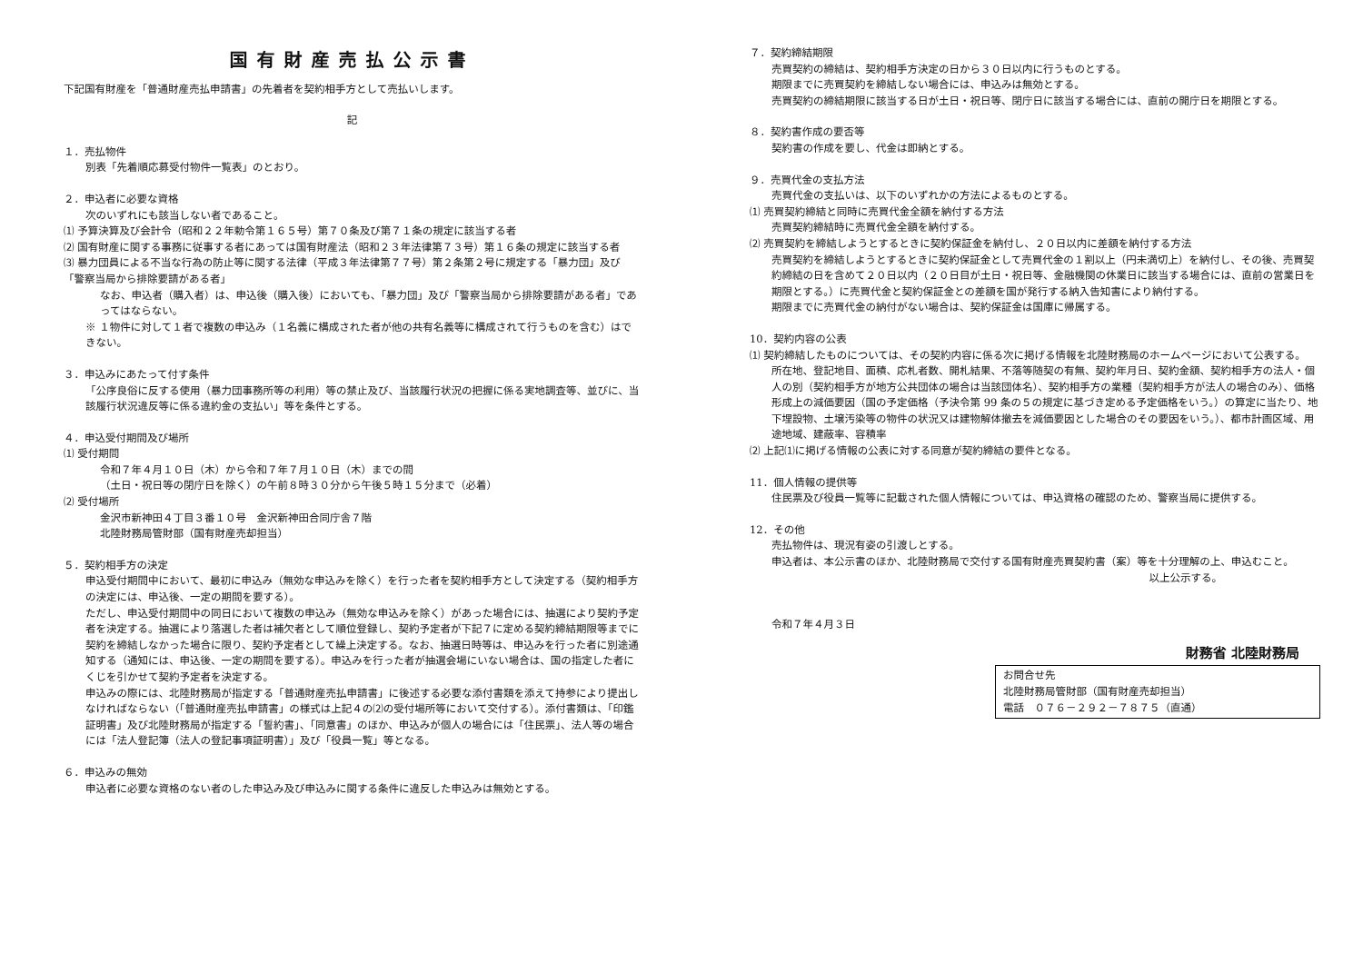国有財産売払公示書
下記国有財産を「普通財産売払申請書」の先着者を契約相手方として売払いします。
記
１．売払物件
別表「先着順応募受付物件一覧表」のとおり。
２．申込者に必要な資格
次のいずれにも該当しない者であること。
⑴ 予算決算及び会計令（昭和２２年勅令第１６５号）第７０条及び第７１条の規定に該当する者
⑵ 国有財産に関する事務に従事する者にあっては国有財産法（昭和２３年法律第７３号）第１６条の規定に該当する者
⑶ 暴力団員による不当な行為の防止等に関する法律（平成３年法律第７７号）第２条第２号に規定する「暴力団」及び「警察当局から排除要請がある者」
なお、申込者（購入者）は、申込後（購入後）においても、「暴力団」及び「警察当局から排除要請がある者」であってはならない。
※ １物件に対して１者で複数の申込み（１名義に構成された者が他の共有名義等に構成されて行うものを含む）はできない。
３．申込みにあたって付す条件
「公序良俗に反する使用（暴力団事務所等の利用）等の禁止及び、当該履行状況の把握に係る実地調査等、並びに、当該履行状況違反等に係る違約金の支払い」等を条件とする。
４．申込受付期間及び場所
⑴ 受付期間
令和７年４月１０日（木）から令和７年７月１０日（木）までの間
（土日・祝日等の閉庁日を除く）の午前８時３０分から午後５時１５分まで（必着）
⑵ 受付場所
金沢市新神田４丁目３番１０号　金沢新神田合同庁舎７階
北陸財務局管財部（国有財産売却担当）
５．契約相手方の決定
申込受付期間中において、最初に申込み（無効な申込みを除く）を行った者を契約相手方として決定する（契約相手方の決定には、申込後、一定の期間を要する）。
ただし、申込受付期間中の同日において複数の申込み（無効な申込みを除く）があった場合には、抽選により契約予定者を決定する。抽選により落選した者は補欠者として順位登録し、契約予定者が下記７に定める契約締結期限等までに契約を締結しなかった場合に限り、契約予定者として繰上決定する。なお、抽選日時等は、申込みを行った者に別途通知する（通知には、申込後、一定の期間を要する）。申込みを行った者が抽選会場にいない場合は、国の指定した者にくじを引かせて契約予定者を決定する。
申込みの際には、北陸財務局が指定する「普通財産売払申請書」に後述する必要な添付書類を添えて持参により提出しなければならない（「普通財産売払申請書」の様式は上記４の⑵の受付場所等において交付する）。添付書類は、「印鑑証明書」及び北陸財務局が指定する「誓約書」、「同意書」のほか、申込みが個人の場合には「住民票」、法人等の場合には「法人登記簿（法人の登記事項証明書）」及び「役員一覧」等となる。
６．申込みの無効
申込者に必要な資格のない者のした申込み及び申込みに関する条件に違反した申込みは無効とする。
７．契約締結期限
売買契約の締結は、契約相手方決定の日から３０日以内に行うものとする。
期限までに売買契約を締結しない場合には、申込みは無効とする。
売買契約の締結期限に該当する日が土日・祝日等、閉庁日に該当する場合には、直前の開庁日を期限とする。
８．契約書作成の要否等
契約書の作成を要し、代金は即納とする。
９．売買代金の支払方法
売買代金の支払いは、以下のいずれかの方法によるものとする。
⑴ 売買契約締結と同時に売買代金全額を納付する方法
売買契約締結時に売買代金全額を納付する。
⑵ 売買契約を締結しようとするときに契約保証金を納付し、２０日以内に差額を納付する方法
売買契約を締結しようとするときに契約保証金として売買代金の１割以上（円未満切上）を納付し、その後、売買契約締結の日を含めて２０日以内（２０日目が土日・祝日等、金融機関の休業日に該当する場合には、直前の営業日を期限とする。）に売買代金と契約保証金との差額を国が発行する納入告知書により納付する。
期限までに売買代金の納付がない場合は、契約保証金は国庫に帰属する。
10．契約内容の公表
⑴ 契約締結したものについては、その契約内容に係る次に掲げる情報を北陸財務局のホームページにおいて公表する。
所在地、登記地目、面積、応札者数、開札結果、不落等随契の有無、契約年月日、契約金額、契約相手方の法人・個人の別（契約相手方が地方公共団体の場合は当該団体名）、契約相手方の業種（契約相手方が法人の場合のみ）、価格形成上の減価要因（国の予定価格（予決令第 99 条の５の規定に基づき定める予定価格をいう。）の算定に当たり、地下埋設物、土壌汚染等の物件の状況又は建物解体撤去を減価要因とした場合のその要因をいう。）、都市計画区域、用途地域、建蔽率、容積率
⑵ 上記⑴に掲げる情報の公表に対する同意が契約締結の要件となる。
11．個人情報の提供等
住民票及び役員一覧等に記載された個人情報については、申込資格の確認のため、警察当局に提供する。
12．その他
売払物件は、現況有姿の引渡しとする。
申込者は、本公示書のほか、北陸財務局で交付する国有財産売買契約書（案）等を十分理解の上、申込むこと。
以上公示する。
令和７年４月３日
財務省 北陸財務局
お問合せ先
北陸財務局管財部（国有財産売却担当）
電話　０７６－２９２－７８７５（直通）